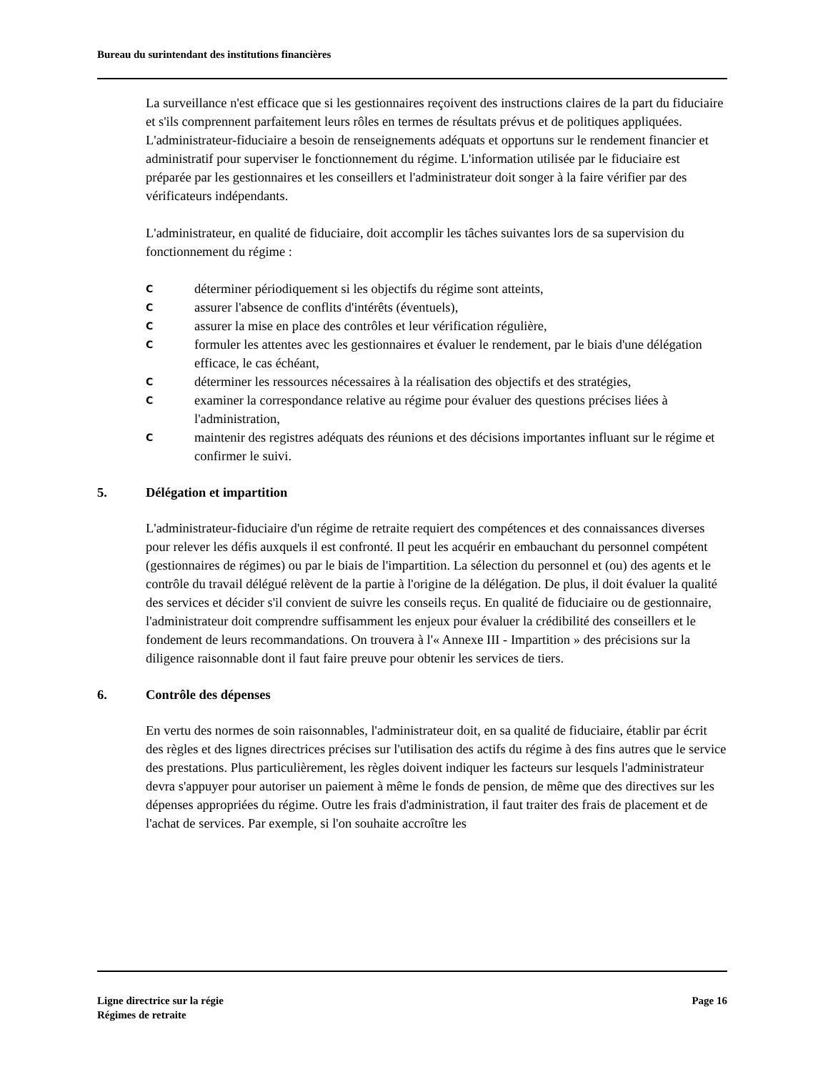Bureau du surintendant des institutions financières
La surveillance n'est efficace que si les gestionnaires reçoivent des instructions claires de la part du fiduciaire et s'ils comprennent parfaitement leurs rôles en termes de résultats prévus et de politiques appliquées. L'administrateur-fiduciaire a besoin de renseignements adéquats et opportuns sur le rendement financier et administratif pour superviser le fonctionnement du régime. L'information utilisée par le fiduciaire est préparée par les gestionnaires et les conseillers et l'administrateur doit songer à la faire vérifier par des vérificateurs indépendants.
L'administrateur, en qualité de fiduciaire, doit accomplir les tâches suivantes lors de sa supervision du fonctionnement du régime :
Cdéterminer périodiquement si les objectifs du régime sont atteints,
Cassurer l'absence de conflits d'intérêts (éventuels),
Cassurer la mise en place des contrôles et leur vérification régulière,
Cformuler les attentes avec les gestionnaires et évaluer le rendement, par le biais d'une délégation efficace, le cas échéant,
Cdéterminer les ressources nécessaires à la réalisation des objectifs et des stratégies,
Cexaminer la correspondance relative au régime pour évaluer des questions précises liées à l'administration,
Cmaintenir des registres adéquats des réunions et des décisions importantes influant sur le régime et confirmer le suivi.
5. Délégation et impartition
L'administrateur-fiduciaire d'un régime de retraite requiert des compétences et des connaissances diverses pour relever les défis auxquels il est confronté. Il peut les acquérir en embauchant du personnel compétent (gestionnaires de régimes) ou par le biais de l'impartition. La sélection du personnel et (ou) des agents et le contrôle du travail délégué relèvent de la partie à l'origine de la délégation. De plus, il doit évaluer la qualité des services et décider s'il convient de suivre les conseils reçus. En qualité de fiduciaire ou de gestionnaire, l'administrateur doit comprendre suffisamment les enjeux pour évaluer la crédibilité des conseillers et le fondement de leurs recommandations. On trouvera à l'« Annexe III - Impartition » des précisions sur la diligence raisonnable dont il faut faire preuve pour obtenir les services de tiers.
6. Contrôle des dépenses
En vertu des normes de soin raisonnables, l'administrateur doit, en sa qualité de fiduciaire, établir par écrit des règles et des lignes directrices précises sur l'utilisation des actifs du régime à des fins autres que le service des prestations. Plus particulièrement, les règles doivent indiquer les facteurs sur lesquels l'administrateur devra s'appuyer pour autoriser un paiement à même le fonds de pension, de même que des directives sur les dépenses appropriées du régime. Outre les frais d'administration, il faut traiter des frais de placement et de l'achat de services. Par exemple, si l'on souhaite accroître les
Ligne directrice sur la régie
Régimes de retraite
Page 16